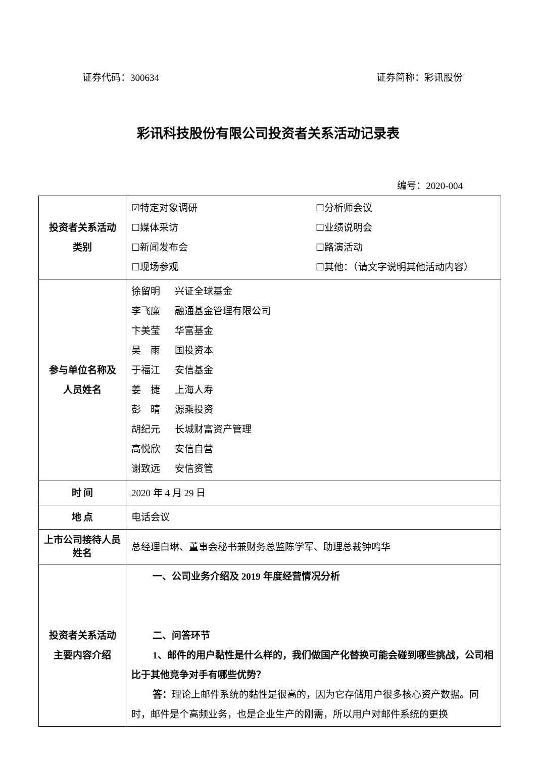证券代码：300634 证券简称：彩讯股份
彩讯科技股份有限公司投资者关系活动记录表
编号：2020-004
| 投资者关系活动 类别 | ☑特定对象调研 ☐分析师会议 ☐媒体采访 ☐业绩说明会 ☐新闻发布会 ☐路演活动 ☐现场参观 ☐其他：（请文字说明其他活动内容） |
| 参与单位名称及 人员姓名 | 徐留明 兴证全球基金 李飞廉 融通基金管理有限公司 卞美莹 华富基金 吴 雨 国投资本 于福江 安信基金 姜 捷 上海人寿 彭 晴 源乘投资 胡纪元 长城财富资产管理 高悦欣 安信自营 谢致远 安信资管 |
| 时 间 | 2020 年 4 月 29 日 |
| 地 点 | 电话会议 |
| 上市公司接待人员姓名 | 总经理白琳、董事会秘书兼财务总监陈学军、助理总裁钟鸣华 |
| 投资者关系活动 主要内容介绍 | 一、公司业务介绍及 2019 年度经营情况分析 二、问答环节 1、邮件的用户黏性是什么样的，我们做国产化替换可能会碰到哪些挑战，公司相比于其他竞争对手有哪些优势？ 答： 理论上邮件系统的黏性是很高的，因为它存储用户很多核心资产数据。同时，邮件是个高频业务，也是企业生产的刚需，所以用户对邮件系统的更换 |